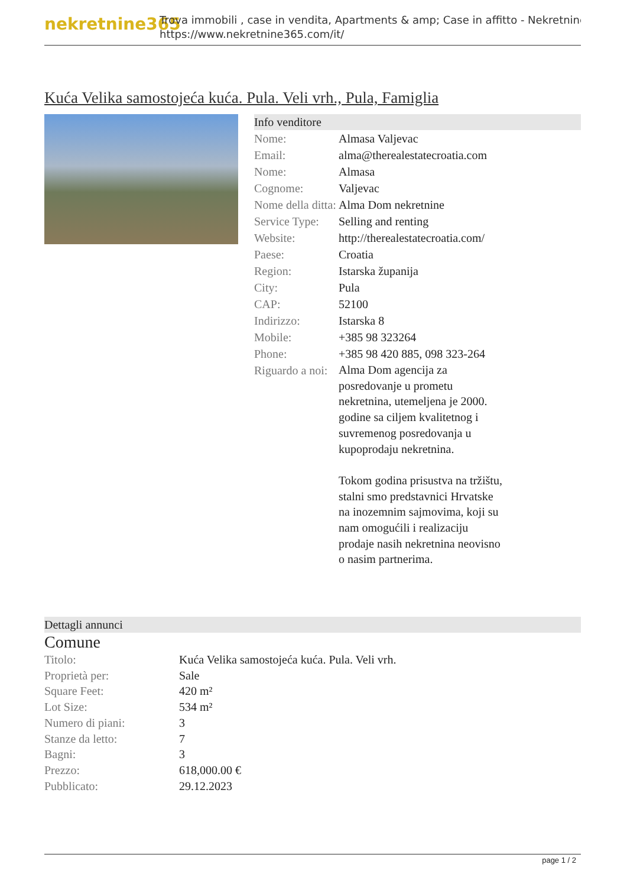nekretnine365
Trova immobili , case in vendita, Apartments & amp; Case in affitto - Nekretnine
https://www.nekretnine365.com/it/
Kuća Velika samostojeća kuća. Pula. Veli vrh., Pula, Famiglia
Info venditore
| Nome: | Almasa Valjevac |
| Email: | alma@therealestatecroatia.com |
| Nome: | Almasa |
| Cognome: | Valjevac |
| Nome della ditta: | Alma Dom nekretnine |
| Service Type: | Selling and renting |
| Website: | http://therealestatecroatia.com/ |
| Paese: | Croatia |
| Region: | Istarska županija |
| City: | Pula |
| CAP: | 52100 |
| Indirizzo: | Istarska 8 |
| Mobile: | +385 98 323264 |
| Phone: | +385 98 420 885, 098 323-264 |
| Riguardo a noi: | Alma Dom agencija za posredovanje u prometu nekretnina, utemeljena je 2000. godine sa ciljem kvalitetnog i suvremenog posredovanja u kupoprodaju nekretnina. Tokom godina prisustva na tržištu, stalni smo predstavnici Hrvatske na inozemnim sajmovima, koji su nam omogućili i realizaciju prodaje nasih nekretnina neovisno o nasim partnerima. |
Dettagli annunci
Comune
| Titolo: | Kuća Velika samostojeća kuća. Pula. Veli vrh. |
| Proprietà per: | Sale |
| Square Feet: | 420 m² |
| Lot Size: | 534 m² |
| Numero di piani: | 3 |
| Stanze da letto: | 7 |
| Bagni: | 3 |
| Prezzo: | 618,000.00 € |
| Pubblicato: | 29.12.2023 |
page 1 / 2